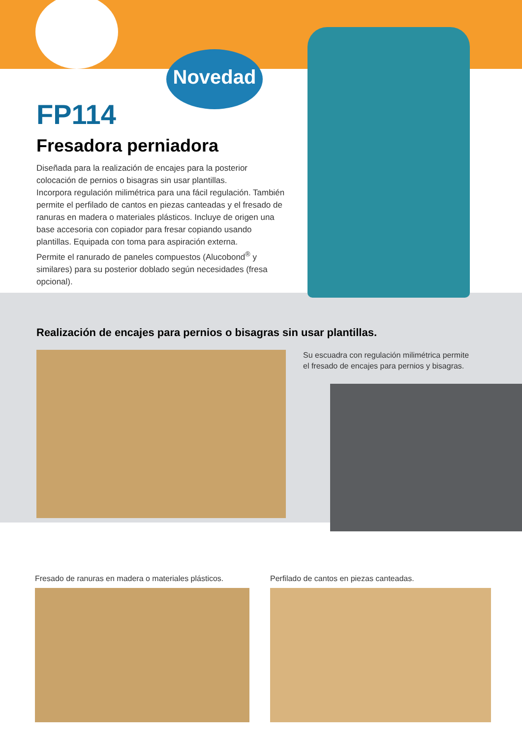Novedad
FP114
Fresadora perniadora
Diseñada para la realización de encajes para la posterior colocación de pernios o bisagras sin usar plantillas.
Incorpora regulación milimétrica para una fácil regulación. También permite el perfilado de cantos en piezas canteadas y el fresado de ranuras en madera o materiales plásticos. Incluye de origen una base accesoria con copiador para fresar copiando usando plantillas. Equipada con toma para aspiración externa.
Permite el ranurado de paneles compuestos (Alucobond<sup>®</sup> y similares) para su posterior doblado según necesidades (fresa opcional).
Realización de encajes para pernios o bisagras sin usar plantillas.
Su escuadra con regulación milimétrica permite
el fresado de encajes para pernios y bisagras.
Fresado de ranuras en madera o materiales plásticos.
Perfilado de cantos en piezas canteadas.